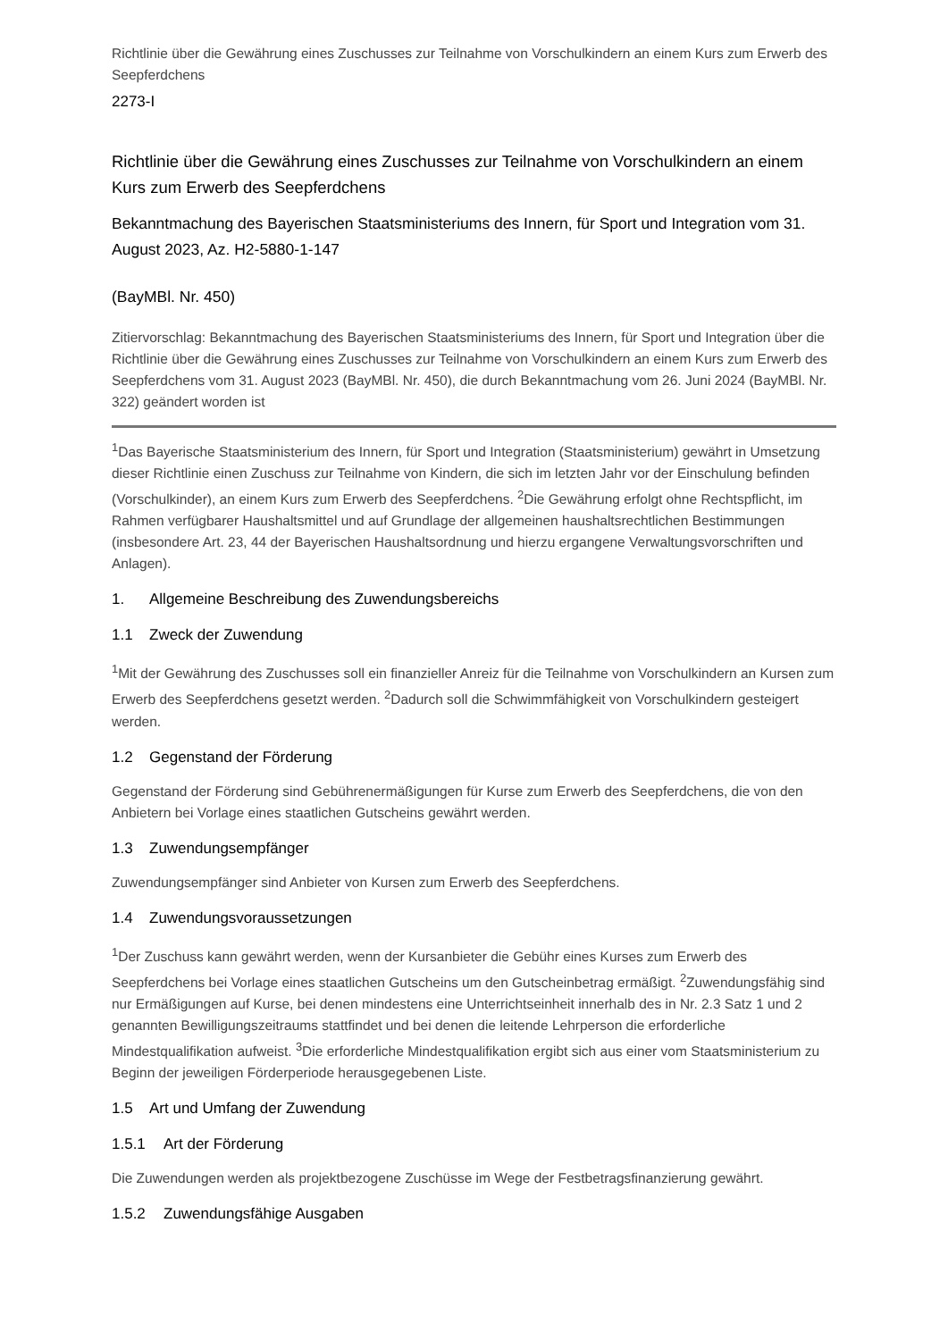Richtlinie über die Gewährung eines Zuschusses zur Teilnahme von Vorschulkindern an einem Kurs zum Erwerb des Seepferdchens
2273-I
Richtlinie über die Gewährung eines Zuschusses zur Teilnahme von Vorschulkindern an einem Kurs zum Erwerb des Seepferdchens
Bekanntmachung des Bayerischen Staatsministeriums des Innern, für Sport und Integration vom 31. August 2023, Az. H2-5880-1-147
(BayMBl. Nr. 450)
Zitiervorschlag: Bekanntmachung des Bayerischen Staatsministeriums des Innern, für Sport und Integration über die Richtlinie über die Gewährung eines Zuschusses zur Teilnahme von Vorschulkindern an einem Kurs zum Erwerb des Seepferdchens vom 31. August 2023 (BayMBl. Nr. 450), die durch Bekanntmachung vom 26. Juni 2024 (BayMBl. Nr. 322) geändert worden ist
<sup>1</sup> Das Bayerische Staatsministerium des Innern, für Sport und Integration (Staatsministerium) gewährt in Umsetzung dieser Richtlinie einen Zuschuss zur Teilnahme von Kindern, die sich im letzten Jahr vor der Einschulung befinden (Vorschulkinder), an einem Kurs zum Erwerb des Seepferdchens. <sup>2</sup>Die Gewährung erfolgt ohne Rechtspflicht, im Rahmen verfügbarer Haushaltsmittel und auf Grundlage der allgemeinen haushaltsrechtlichen Bestimmungen (insbesondere Art. 23, 44 der Bayerischen Haushaltsordnung und hierzu ergangene Verwaltungsvorschriften und Anlagen).
1. Allgemeine Beschreibung des Zuwendungsbereichs
1.1 Zweck der Zuwendung
<sup>1</sup> Mit der Gewährung des Zuschusses soll ein finanzieller Anreiz für die Teilnahme von Vorschulkindern an Kursen zum Erwerb des Seepferdchens gesetzt werden. <sup>2</sup>Dadurch soll die Schwimmfähigkeit von Vorschulkindern gesteigert werden.
1.2 Gegenstand der Förderung
Gegenstand der Förderung sind Gebührenermäßigungen für Kurse zum Erwerb des Seepferdchens, die von den Anbietern bei Vorlage eines staatlichen Gutscheins gewährt werden.
1.3 Zuwendungsempfänger
Zuwendungsempfänger sind Anbieter von Kursen zum Erwerb des Seepferdchens.
1.4 Zuwendungsvoraussetzungen
<sup>1</sup> Der Zuschuss kann gewährt werden, wenn der Kursanbieter die Gebühr eines Kurses zum Erwerb des Seepferdchens bei Vorlage eines staatlichen Gutscheins um den Gutscheinbetrag ermäßigt. <sup>2</sup>Zuwendungsfähig sind nur Ermäßigungen auf Kurse, bei denen mindestens eine Unterrichtseinheit innerhalb des in Nr. 2.3 Satz 1 und 2 genannten Bewilligungszeitraums stattfindet und bei denen die leitende Lehrperson die erforderliche Mindestqualifikation aufweist. <sup>3</sup>Die erforderliche Mindestqualifikation ergibt sich aus einer vom Staatsministerium zu Beginn der jeweiligen Förderperiode herausgegebenen Liste.
1.5 Art und Umfang der Zuwendung
1.5.1 Art der Förderung
Die Zuwendungen werden als projektbezogene Zuschüsse im Wege der Festbetragsfinanzierung gewährt.
1.5.2 Zuwendungsfähige Ausgaben